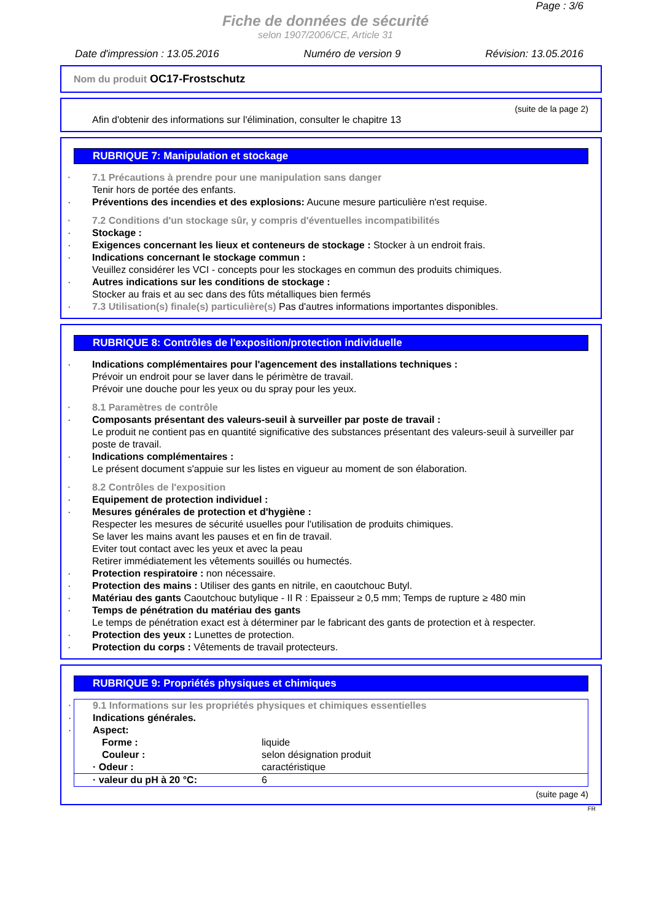Page : 3/6
Fiche de données de sécurité
selon 1907/2006/CE, Article 31
Date d'impression : 13.05.2016 Numéro de version 9 Révision: 13.05.2016
Nom du produit OC17-Frostschutz
(suite de la page 2)
Afin d'obtenir des informations sur l'élimination, consulter le chapitre 13
RUBRIQUE 7: Manipulation et stockage
7.1 Précautions à prendre pour une manipulation sans danger
Tenir hors de portée des enfants.
Préventions des incendies et des explosions: Aucune mesure particulière n'est requise.
7.2 Conditions d'un stockage sûr, y compris d'éventuelles incompatibilités
Stockage :
Exigences concernant les lieux et conteneurs de stockage : Stocker à un endroit frais.
Indications concernant le stockage commun :
Veuillez considérer les VCI - concepts pour les stockages en commun des produits chimiques.
Autres indications sur les conditions de stockage :
Stocker au frais et au sec dans des fûts métalliques bien fermés
7.3 Utilisation(s) finale(s) particulière(s) Pas d'autres informations importantes disponibles.
RUBRIQUE 8: Contrôles de l'exposition/protection individuelle
Indications complémentaires pour l'agencement des installations techniques :
Prévoir un endroit pour se laver dans le périmètre de travail.
Prévoir une douche pour les yeux ou du spray pour les yeux.
8.1 Paramètres de contrôle
Composants présentant des valeurs-seuil à surveiller par poste de travail :
Le produit ne contient pas en quantité significative des substances présentant des valeurs-seuil à surveiller par poste de travail.
Indications complémentaires :
Le présent document s'appuie sur les listes en vigueur au moment de son élaboration.
8.2 Contrôles de l'exposition
Equipement de protection individuel :
Mesures générales de protection et d'hygiène :
Respecter les mesures de sécurité usuelles pour l'utilisation de produits chimiques.
Se laver les mains avant les pauses et en fin de travail.
Eviter tout contact avec les yeux et avec la peau
Retirer immédiatement les vêtements souillés ou humectés.
Protection respiratoire : non nécessaire.
Protection des mains : Utiliser des gants en nitrile, en caoutchouc Butyl.
Matériau des gants Caoutchouc butylique - II R : Epaisseur ≥ 0,5 mm; Temps de rupture ≥ 480 min
Temps de pénétration du matériau des gants
Le temps de pénétration exact est à déterminer par le fabricant des gants de protection et à respecter.
Protection des yeux : Lunettes de protection.
Protection du corps : Vêtements de travail protecteurs.
RUBRIQUE 9: Propriétés physiques et chimiques
9.1 Informations sur les propriétés physiques et chimiques essentielles
Indications générales.
Aspect:
| Forme : | liquide |
| Couleur : | selon désignation produit |
| · Odeur : | caractéristique |
| · valeur du pH à 20 °C: | 6 |
(suite page 4)
FR